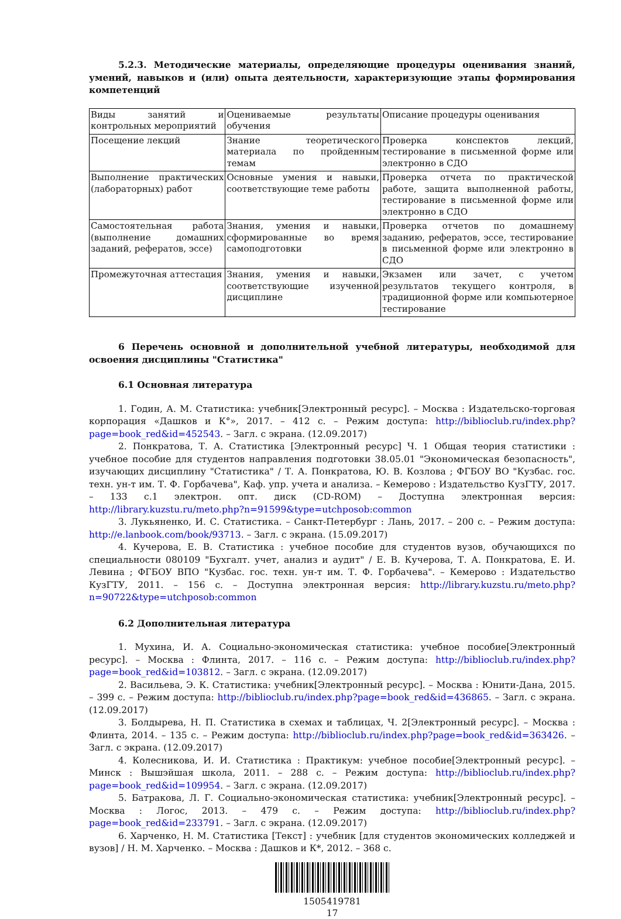5.2.3. Методические материалы, определяющие процедуры оценивания знаний, умений, навыков и (или) опыта деятельности, характеризующие этапы формирования компетенций
| Виды занятий и контрольных мероприятий | Оцениваемые результаты обучения | Описание процедуры оценивания |
| Посещение лекций | Знание теоретического материала по пройденным темам | Проверка конспектов лекций, тестирование в письменной форме или электронно в СДО |
| Выполнение практических (лабораторных) работ | Основные умения и навыки, соответствующие теме работы | Проверка отчета по практической работе, защита выполненной работы, тестирование в письменной форме или электронно в СДО |
| Самостоятельная работа (выполнение домашних заданий, рефератов, эссе) | Знания, умения и навыки, сформированные во время самоподготовки | Проверка отчетов по домашнему заданию, рефератов, эссе, тестирование в письменной форме или электронно в СДО |
| Промежуточная аттестация | Знания, умения и навыки, соответствующие изученной дисциплине | Экзамен или зачет, с учетом результатов текущего контроля, в традиционной форме или компьютерное тестирование |
6 Перечень основной и дополнительной учебной литературы, необходимой для освоения дисциплины "Статистика"
6.1 Основная литература
1. Годин, А. М. Статистика: учебник[Электронный ресурс]. – Москва : Издательско-торговая корпорация «Дашков и К°», 2017. – 412 с. – Режим доступа: http://biblioclub.ru/index.php?page=book_red&id=452543. – Загл. с экрана. (12.09.2017)
2. Понкратова, Т. А. Статистика [Электронный ресурс] Ч. 1 Общая теория статистики : учебное пособие для студентов направления подготовки 38.05.01 "Экономическая безопасность", изучающих дисциплину "Статистика" / Т. А. Понкратова, Ю. В. Козлова ; ФГБОУ ВО "Кузбас. гос. техн. ун-т им. Т. Ф. Горбачева", Каф. упр. учета и анализа. – Кемерово : Издательство КузГТУ, 2017. – 133 с.1 электрон. опт. диск (CD-ROM) – Доступна электронная версия: http://library.kuzstu.ru/meto.php?n=91599&type=utchposob:common
3. Лукьяненко, И. С. Статистика. – Санкт-Петербург : Лань, 2017. – 200 с. – Режим доступа: http://e.lanbook.com/book/93713. – Загл. с экрана. (15.09.2017)
4. Кучерова, Е. В. Статистика : учебное пособие для студентов вузов, обучающихся по специальности 080109 "Бухгалт. учет, анализ и аудит" / Е. В. Кучерова, Т. А. Понкратова, Е. И. Левина ; ФГБОУ ВПО "Кузбас. гос. техн. ун-т им. Т. Ф. Горбачева". – Кемерово : Издательство КузГТУ, 2011. – 156 с. – Доступна электронная версия: http://library.kuzstu.ru/meto.php?n=90722&type=utchposob:common
6.2 Дополнительная литература
1. Мухина, И. А. Социально-экономическая статистика: учебное пособие[Электронный ресурс]. – Москва : Флинта, 2017. – 116 с. – Режим доступа: http://biblioclub.ru/index.php?page=book_red&id=103812. – Загл. с экрана. (12.09.2017)
2. Васильева, Э. К. Статистика: учебник[Электронный ресурс]. – Москва : Юнити-Дана, 2015. – 399 с. – Режим доступа: http://biblioclub.ru/index.php?page=book_red&id=436865. – Загл. с экрана. (12.09.2017)
3. Болдырева, Н. П. Статистика в схемах и таблицах, Ч. 2[Электронный ресурс]. – Москва : Флинта, 2014. – 135 с. – Режим доступа: http://biblioclub.ru/index.php?page=book_red&id=363426. – Загл. с экрана. (12.09.2017)
4. Колесникова, И. И. Статистика : Практикум: учебное пособие[Электронный ресурс]. – Минск : Вышэйшая школа, 2011. – 288 с. – Режим доступа: http://biblioclub.ru/index.php?page=book_red&id=109954. – Загл. с экрана. (12.09.2017)
5. Батракова, Л. Г. Социально-экономическая статистика: учебник[Электронный ресурс]. – Москва : Логос, 2013. – 479 с. – Режим доступа: http://biblioclub.ru/index.php?page=book_red&id=233791. – Загл. с экрана. (12.09.2017)
6. Харченко, Н. М. Статистика [Текст] : учебник [для студентов экономических колледжей и вузов] / Н. М. Харченко. – Москва : Дашков и К*, 2012. – 368 с.
1505419781
17